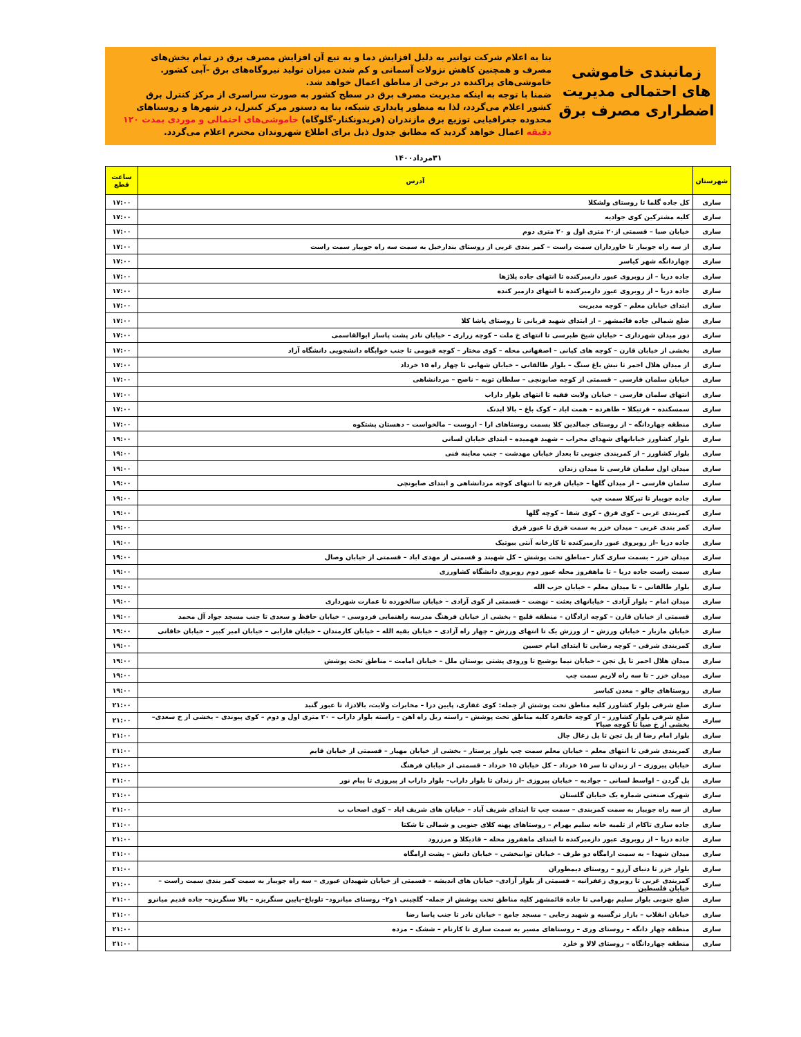زمانبندی خاموشی های احتمالی مدیریت اضطراری مصرف برق
بنا به اعلام شرکت توانیر به دلیل افزایش دما و به تبع آن افزایش مصرف برق در تمام بخش‌های مصرف و همچنین کاهش نزولات آسمانی و کم شدن میزان تولید نیروگاه‌های برق -آبی کشور. خاموشی‌های پراکنده در برخی از مناطق اعمال خواهد شد.
ضمنا با توجه به اینکه مدیریت مصرف برق در سطح کشور به صورت سراسری از مرکز کنترل برق کشور اعلام می‌گردد، لذا به منظور پایداری شبکه، بنا به دستور مرکز کنترل، در شهرها و روستاهای محدوده جغرافیایی توزیع برق مازندران (فریدونکنار-گلوگاه) خاموشی‌های احتمالی و موردی بمدت ۱۲۰ دقیقه اعمال خواهد گردید که مطابق جدول ذیل برای اطلاع شهروندان محترم اعلام می‌گردد.
۳۱مرداد۱۴۰۰
| شهرستان | آدرس | ساعت قطع |
| --- | --- | --- |
| ساری | کل جاده گلما تا روستای ولشکلا | ۱۷:۰۰ |
| ساری | کلیه مشترکین کوی جوادیه | ۱۷:۰۰ |
| ساری | خیابان صبا – قسمتی از۲۰ متری اول و ۲۰ متری دوم | ۱۷:۰۰ |
| ساری | از سه راه جویبار تا خاورداران سمت راست – کمر بندی غربی از روستای بندارخیل به سمت سه راه جویبار سمت راست | ۱۷:۰۰ |
| ساری | چهاردانگه شهر کیاسر | ۱۷:۰۰ |
| ساری | جاده دریا – از روبروی عبور دازمیرکنده تا انتهای جاده پلاژها | ۱۷:۰۰ |
| ساری | جاده دریا – از روبروی عبور دازمیرکنده تا انتهای دازمیر کنده | ۱۷:۰۰ |
| ساری | ابتدای خیابان معلم – کوچه مدیریت | ۱۷:۰۰ |
| ساری | ضلع شمالی جاده قائمشهر – از ابتدای شهید قربانی تا روستای پاشا کلا | ۱۷:۰۰ |
| ساری | دور میدان شهرداری – خیابان شیخ طبرسی تا انتهای خ ملت – کوچه زراری – خیابان نادر پشت پاساز ابوالقاسمی | ۱۷:۰۰ |
| ساری | بخشی از خیابان قارن – کوچه های کیانی – اصفهانی محله – کوی مختار – کوچه قیومی تا جنب خوابگاه دانشجویی دانشگاه آزاد | ۱۷:۰۰ |
| ساری | از میدان هلال احمر تا نبش باغ سنگ – بلوار طالقانی – خیابان شهابی تا چهار راه ۱۵ خرداد | ۱۷:۰۰ |
| ساری | خیابان سلمان فارسی – قسمتی از کوچه صابونچی – سلطان تویه – ناصح – مردانشاهی | ۱۷:۰۰ |
| ساری | انتهای سلمان فارسی – خیابان ولایت فقیه تا انتهای بلوار داراب | ۱۷:۰۰ |
| ساری | سمسکنده – قرتیکلا – طاهرده – همت اباد – کوک باغ – بالا ابدنک | ۱۷:۰۰ |
| ساری | منطقه چهاردانگه – از روستای جمالدین کلا بسمت روستاهای ارا – اروست – مالخواست – دهستان پشتکوه | ۱۷:۰۰ |
| ساری | بلوار کشاورز خیابانهای شهدای محراب – شهید فهمیده – ابتدای خیابان لسانی | ۱۹:۰۰ |
| ساری | بلوار کشاورز – از کمربندی جنوبی تا بعداز خیابان مهدشت – جنب معاینه فنی | ۱۹:۰۰ |
| ساری | میدان اول سلمان فارسی تا میدان زندان | ۱۹:۰۰ |
| ساری | سلمان فارسی – از میدان گلها – خیابان قرجه تا انتهای کوچه مردانشاهی و ابتدای صابونچی | ۱۹:۰۰ |
| ساری | جاده جویبار تا تیرکلا سمت چپ | ۱۹:۰۰ |
| ساری | کمربندی غربی – کوی قرق – کوی شفا – کوچه گلها | ۱۹:۰۰ |
| ساری | کمر بندی غربی – میدان خزر به سمت قرق تا عبور قرق | ۱۹:۰۰ |
| ساری | جاده دریا –از روبروی عبور دازمیرکنده تا کارخانه آنتی بیوتیک | ۱۹:۰۰ |
| ساری | میدان خزر – بسمت ساری کنار –مناطق تحت پوشش – کل شهبند و قسمتی از مهدی اباد – قسمتی از خیابان وصال | ۱۹:۰۰ |
| ساری | سمت راست جاده دریا – تا ماهفروز محله عبور دوم روبروی دانشگاه کشاورزی | ۱۹:۰۰ |
| ساری | بلوار طالقانی – تا میدان معلم – خیابان حزب الله | ۱۹:۰۰ |
| ساری | میدان امام – بلوار آزادی – خیابانهای بعثت – نهضت – قسمتی از کوی آزادی – خیابان سالخورده تا عمارت شهرداری | ۱۹:۰۰ |
| ساری | قسمتی از خیابان قارن – کوچه ازادگان – منطقه قلیچ – بخشی از خیابان فرهنگ مدرسه راهنمایی فردوسی – خیابان حافظ و سعدی تا جنب مسجد جواد آل محمد | ۱۹:۰۰ |
| ساری | خیابان مازیار – خیابان ورزش – از ورزش یک تا انتهای ورزش – چهار راه آزادی – خیابان بقیه الله – خیابان کارمندان – خیابان فارابی – خیابان امیر کبیر – خیابان خاقانی | ۱۹:۰۰ |
| ساری | کمربندی شرقی – کوچه رضایی تا ابتدای امام حسین | ۱۹:۰۰ |
| ساری | میدان هلال احمر تا پل تجن – خیابان نیما یوشیج تا ورودی پشتی بوستان ملل – خیابان امامت – مناطق تحت پوشش | ۱۹:۰۰ |
| ساری | میدان خزر – تا سه راه لاریم سمت چپ | ۱۹:۰۰ |
| ساری | روستاهای چالو – معدن کیاسر | ۱۹:۰۰ |
| ساری | ضلع شرقی بلوار کشاورز کلیه مناطق تحت پوشش از جمله: کوی غفاری، پایین دزا – مخابرات ولایت، بالادزا، تا عبور گنبد | ۲۱:۰۰ |
| ساری | ضلع شرقی بلوار کشاورز – از کوچه خانفرد کلیه مناطق تحت پوشش – راسته ریل راه اهن – راسته بلوار داراب – ۲۰ متری اول و دوم – کوی پیوندی – بخشی از خ سعدی– بخشی از خ صبا تا کوچه صبا۲ | ۲۱:۰۰ |
| ساری | بلوار امام رضا از پل تجن تا پل زغال چال | ۲۱:۰۰ |
| ساری | کمربندی شرقی تا انتهای معلم – خیابان معلم سمت چپ بلوار پرستار – بخشی از خیابان مهیار – قسمتی از خیابان قایم | ۲۱:۰۰ |
| ساری | خیابان پیروزی – از زندان تا سر ۱۵ خرداد – کل خیابان ۱۵ خرداد – قسمتی از خیابان فرهنگ | ۲۱:۰۰ |
| ساری | پل گردن – اواسط لسانی – جوادیه – خیابان پیروزی –از زندان تا بلوار داراب– بلوار داراب از پیروزی تا پیام نور | ۲۱:۰۰ |
| ساری | شهرک صنعتی شماره یک خیابان گلستان | ۲۱:۰۰ |
| ساری | از سه راه جویبار به سمت کمربندی – سمت چپ تا ابتدای شریف آباد – خیابان های شریف اباد – کوی اصحاب ب | ۲۱:۰۰ |
| ساری | جاده ساری تاکام از تلمبه خانه سلیم بهرام – روستاهای پهنه کلای جنوبی و شمالی تا شکتا | ۲۱:۰۰ |
| ساری | جاده دریا – از روبروی عبور دازمیرکنده تا ابتدای ماهفروز محله – قادیکلا و مرزرود | ۲۱:۰۰ |
| ساری | میدان شهدا – به سمت ارامگاه دو طرف – خیابان توانبخشی – خیابان دانش – پشت ارامگاه | ۲۱:۰۰ |
| ساری | بلوار خزر تا دنیای آرزو – روستای دیمطوران | ۲۱:۰۰ |
| ساری | کمربندی غربی تا روبروی زعفرانیه – قسمتی از بلوار آزادی– خیابان های اندیشه – قسمتی از خیابان شهیدان عبوری – سه راه جویبار به سمت کمر بندی سمت راست – خیابان فلسطین | ۲۱:۰۰ |
| ساری | ضلع جنوبی بلوار سلیم بهرامی تا جاده قائمشهر کلیه مناطق تحت پوشش از جمله– گلچینی ۱و۲– روستای میانرود– تلوباغ–پایین سنگریزه – بالا سنگریزه– جاده قدیم میانرو | ۲۱:۰۰ |
| ساری | خیابان انقلاب – بازار نرگسیه و شهید رجایی – مسجد جامع – خیابان نادر تا جنب پاسا رضا | ۲۱:۰۰ |
| ساری | منطقه چهار دانگه – روستای وری – روستاهای مسیر به سمت ساری تا کارنام – ششک – مزده | ۲۱:۰۰ |
| ساری | منطقه چهاردانگاه – روستای لالا و خلرد | ۲۱:۰۰ |